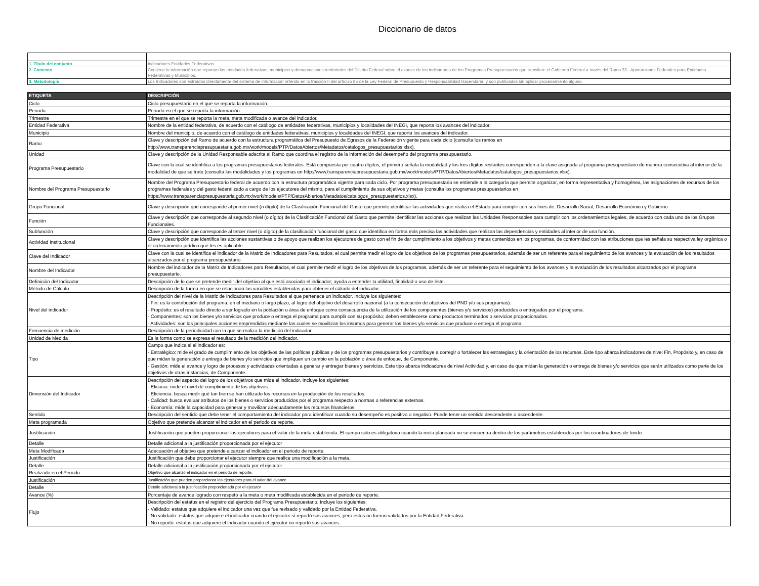Diccionario de datos
| 1. Título del conjunto | Indicadores Entidades Federativas |
| 2. Contexto | Contiene la información que reportan las entidades federativas, municipios y demarcaciones territoriales del Distrito Federal sobre el avance de los indicadores de los Programas Presupuestarios que transfiere el Gobierno Federal a través del Ramo 33 - Aportaciones Federales para Entidades Federativas y Municipios. |
| 3. Metodología | Los Indicadores son extraídos directamente del sistema de información referido en la fracción II del artículo 85 de la Ley Federal de Presupuesto y Responsabilidad Hacendaria, y son publicados sin aplicar procesamiento alguno. |
| ETIQUETA | DESCRIPCIÓN |
| --- | --- |
| Ciclo | Ciclo presupuestario en el que se reporta la información. |
| Periodo | Periodo en el que se reporta la información. |
| Trimestre | Trimestre en el que se reporta la meta, meta modificada o avance del indicador. |
| Entidad Federativa | Nombre de la entidad federativa, de acuerdo con el catálogo de entidades federativas, municipios y localidades del INEGI, que reporta los avances del indicador. |
| Municipio | Nombre del municipio, de acuerdo con el catálogo de entidades federativas, municipios y localidades del INEGI, que reporta los avances del indicador. |
| Ramo | Clave y descripción del Ramo de acuerdo con la estructura programática del Presupuesto de Egresos de la Federación vigente para cada ciclo (consulta los ramos en http://www.transparenciapresupuestaria.gob.mx/work/models/PTP/DatosAbiertos/Metadatos/catalogos_presupuestarios.xlsx). |
| Unidad | Clave y descripción de la Unidad Responsable adscrita al Ramo que coordina el registro de la información del desempeño del programa presupuestario. |
| Programa Presupuestario | Clave con la cual se identifica a los programas presupuestarios federales. Está compuesta por cuatro dígitos, el primero señala la modalidad y los tres dígitos restantes corresponden a la clave asignada al programa presupuestario de manera consecutiva al interior de la modalidad de que se trate (consulta las modalidades y los programas en http://www.transparenciapresupuestaria.gob.mx/work/models/PTP/DatosAbiertos/Metadatos/catalogos_presupuestarios.xlsx). |
| Nombre del Programa Presupuestario | Nombre del Programa Presupuestario federal de acuerdo con la estructura programática vigente para cada ciclo. Por programa presupuestario se entiende a la categoría que permite organizar, en forma representativa y homogénea, las asignaciones de recursos de los programas federales y del gasto federalizado a cargo de los ejecutores del mismo, para el cumplimiento de sus objetivos y metas (consulta los programas presupuestarios en https://www.transparenciapresupuestaria.gob.mx/work/models/PTP/DatosAbiertos/Metadatos/catalogos_presupuestarios.xlsx). |
| Grupo Funcional | Clave y descripción que corresponde al primer nivel (o dígito) de la Clasificación Funcional del Gasto que permite identificar las actividades que realiza el Estado para cumplir con sus fines de: Desarrollo Social, Desarrollo Económico y Gobierno. |
| Función | Clave y descripción que corresponde al segundo nivel (o dígito) de la Clasificación Funcional del Gasto que permite identificar las acciones que realizan las Unidades Responsables para cumplir con los ordenamientos legales, de acuerdo con cada uno de los Grupos Funcionales. |
| Subfunción | Clave y descripción que corresponde al tercer nivel (o dígito) de la clasificación funcional del gasto que identifica en forma más precisa las actividades que realizan las dependencias y entidades al interior de una función. |
| Actividad Institucional | Clave y descripción que identifica las acciones sustantivas o de apoyo que realizan los ejecutores de gasto con el fin de dar cumplimiento a los objetivos y metas contenidos en los programas, de conformidad con las atribuciones que les señala su respectiva ley orgánica o el ordenamiento jurídico que les es aplicable. |
| Clave del Indicador | Clave con la cual se identifica el indicador de la Matriz de Indicadores para Resultados, el cual permite medir el logro de los objetivos de los programas presupuestarios, además de ser un referente para el seguimiento de los avances y la evaluación de los resultados alcanzados por el programa presupuestario. |
| Nombre del Indicador | Nombre del indicador de la Matriz de Indicadores para Resultados, el cual permite medir el logro de los objetivos de los programas, además de ser un referente para el seguimiento de los avances y la evaluación de los resultados alcanzados por el programa presupuestario. |
| Definición del Indicador | Descripción de lo que se pretende medir del objetivo al que está asociado el indicador; ayuda a entender la utilidad, finalidad o uso de éste. |
| Método de Cálculo | Descripción de la forma en que se relacionan las variables establecidas para obtener el cálculo del indicador. |
| Nivel del indicador | Descripción del nivel de la Matriz de Indicadores para Resultados al que pertenece un indicador. Incluye los siguientes: - Fin: es la contribución del programa, en el mediano o largo plazo, al logro del objetivo del desarrollo nacional (a la consecución de objetivos del PND y/o sus programas). - Propósito: es el resultado directo a ser logrado en la población o área de enfoque como consecuencia de la utilización de los componentes (bienes y/o servicios) producidos o entregados por el programa. - Componentes: son los bienes y/o servicios que produce o entrega el programa para cumplir con su propósito; deben establecerse como productos terminados o servicios proporcionados. - Actividades: son las principales acciones emprendidas mediante las cuales se movilizan los insumos para generar los bienes y/o servicios que produce o entrega el programa. |
| Frecuencia de medición | Descripción de la periodicidad con la que se realiza la medición del indicador. |
| Unidad de Medida | Es la forma como se expresa el resultado de la medición del indicador. |
| Tipo | Campo que indica si el indicador es: - Estratégico: mide el grado de cumplimiento de los objetivos de las políticas públicas y de los programas presupuestarios y contribuye a corregir o fortalecer las estrategias y la orientación de los recursos. Este tipo abarca indicadores de nivel Fin, Propósito y, en caso de que midan la generación o entrega de bienes y/o servicios que impliquen un cambio en la población o área de enfoque, de Componente. - Gestión: mide el avance y logro de procesos y actividades orientadas a generar y entregar bienes y servicios. Este tipo abarca indicadores de nivel Actividad y, en caso de que midan la generación o entrega de bienes y/o servicios que serán utilizados como parte de los objetivos de otras instancias, de Componente. |
| Dimensión del Indicador | Descripción del aspecto del logro de los objetivos que mide el indicador. Incluye los siguientes: - Eficacia: mide el nivel de cumplimiento de los objetivos. - Eficiencia: busca medir qué tan bien se han utilizado los recursos en la producción de los resultados. - Calidad: busca evaluar atributos de los bienes o servicios producidos por el programa respecto a normas o referencias externas. - Economía: mide la capacidad para generar y movilizar adecuadamente los recursos financieros. |
| Sentido | Descripción del sentido que debe tener el comportamiento del indicador para identificar cuando su desempeño es positivo o negativo. Puede tener un sentido descendente o ascendente. |
| Meta programada | Objetivo que pretende alcanzar el indicador en el periodo de reporte. |
| Justificación | Justificación que pueden proporcionar los ejecutores para el valor de la meta establecida. El campo solo es obligatorio cuando la meta planeada no se encuentra dentro de los parámetros establecidos por los coordinadores de fondo. |
| Detalle | Detalle adicional a la justificación proporcionada por el ejecutor |
| Meta Modificada | Adecuación al objetivo que pretende alcanzar el indicador en el periodo de reporte. |
| Justificación | Justificación que debe proporcionar el ejecutor siempre que realice una modificación a la meta. |
| Detalle | Detalle adicional a la justificación proporcionada por el ejecutor |
| Realizado en el Periodo | Objetivo que alcanzó el indicador en el periodo de reporte. |
| Justificación | Justificación que pueden proporcionar los ejecutores para el valor del avance |
| Detalle | Detalle adicional a la justificación proporcionada por el ejecutor |
| Avance (%) | Porcentaje de avance logrado con respeto a la meta o meta modificada establecida en el periodo de reporte. |
| Flujo | Descripción del estatus en el registro del ejercicio del Programa Presupuestario. Incluye los siguientes: - Validado: estatus que adquiere el indicador una vez que fue revisado y validado por la Entidad Federativa. - No validado: estatus que adquiere el indicador cuando el ejecutor sí reportó sus avances, pero estos no fueron validados por la Entidad Federativa. - No reportó: estatus que adquiere el indicador cuando el ejecutor no reportó sus avances. |